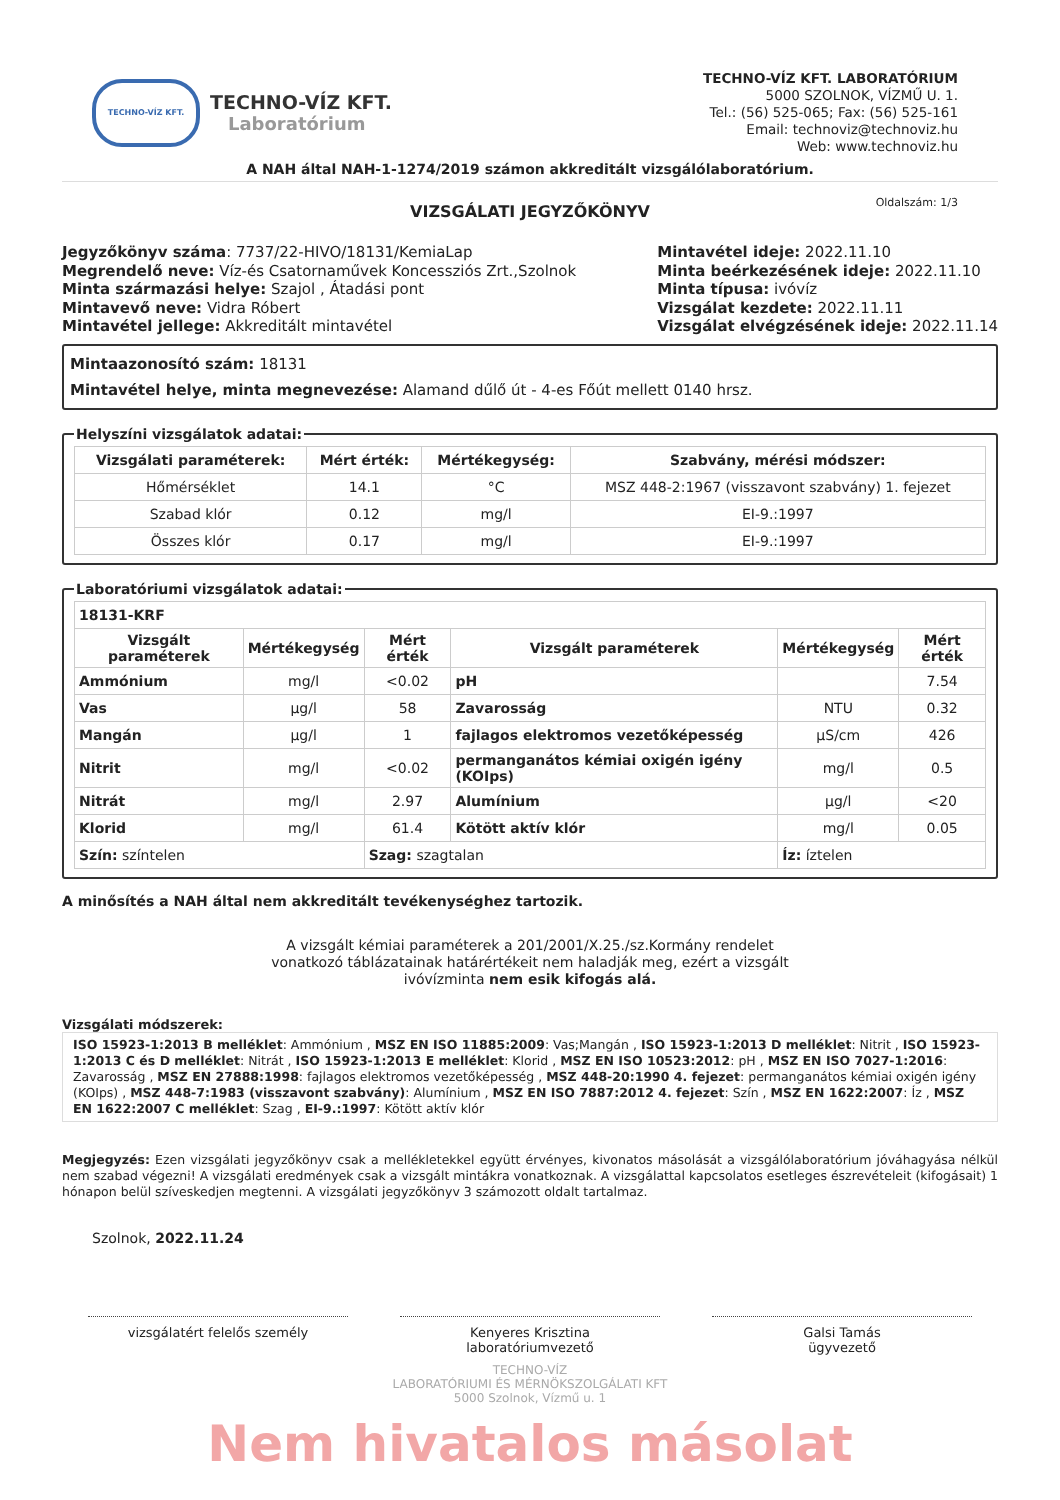TECHNO-VÍZ KFT.
TECHNO-VÍZ KFT.
Laboratórium
TECHNO-VÍZ KFT. LABORATÓRIUM
5000 SZOLNOK, VÍZMŰ U. 1.
Tel.: (56) 525-065; Fax: (56) 525-161
Email: technoviz@technoviz.hu
Web: www.technoviz.hu
A NAH által NAH-1-1274/2019 számon akkreditált vizsgálólaboratórium.
VIZSGÁLATI JEGYZŐKÖNYV Oldalszám: 1/3
Jegyzőkönyv száma: 7737/22-HIVO/18131/KemiaLap
Megrendelő neve: Víz-és Csatornaművek Koncessziós Zrt.,Szolnok
Minta származási helye: Szajol , Átadási pont
Mintavevő neve: Vidra Róbert
Mintavétel jellege: Akkreditált mintavétel
Mintavétel ideje: 2022.11.10
Minta beérkezésének ideje: 2022.11.10
Minta típusa: ivóvíz
Vizsgálat kezdete: 2022.11.11
Vizsgálat elvégzésének ideje: 2022.11.14
Mintaazonosító szám: 18131
Mintavétel helye, minta megnevezése: Alamand dűlő út - 4-es Főút mellett 0140 hrsz.
Helyszíni vizsgálatok adatai:
| Vizsgálati paraméterek: | Mért érték: | Mértékegység: | Szabvány, mérési módszer: |
| --- | --- | --- | --- |
| Hőmérséklet | 14.1 | °C | MSZ 448-2:1967 (visszavont szabvány) 1. fejezet |
| Szabad klór | 0.12 | mg/l | EI-9.:1997 |
| Összes klór | 0.17 | mg/l | EI-9.:1997 |
Laboratóriumi vizsgálatok adatai:
| 18131-KRF | | | | | |
| --- | --- | --- | --- | --- | --- |
| Vizsgált paraméterek | Mértékegység | Mért érték | Vizsgált paraméterek | Mértékegység | Mért érték |
| Ammónium | mg/l | <0.02 | pH | | 7.54 |
| Vas | µg/l | 58 | Zavarosság | NTU | 0.32 |
| Mangán | µg/l | 1 | fajlagos elektromos vezetőképesség | µS/cm | 426 |
| Nitrit | mg/l | <0.02 | permanganátos kémiai oxigén igény (KOIps) | mg/l | 0.5 |
| Nitrát | mg/l | 2.97 | Alumínium | µg/l | <20 |
| Klorid | mg/l | 61.4 | Kötött aktív klór | mg/l | 0.05 |
| Szín: színtelen | | Szag: szagtalan | | Íz: íztelen | |
A minősítés a NAH által nem akkreditált tevékenységhez tartozik.
A vizsgált kémiai paraméterek a 201/2001/X.25./sz.Kormány rendelet
vonatkozó táblázatainak határértékeit nem haladják meg, ezért a vizsgált
ivóvízminta nem esik kifogás alá.
Vizsgálati módszerek:
ISO 15923-1:2013 B melléklet: Ammónium , MSZ EN ISO 11885:2009: Vas;Mangán , ISO 15923-1:2013 D melléklet: Nitrit , ISO 15923-1:2013 C és D melléklet: Nitrát , ISO 15923-1:2013 E melléklet: Klorid , MSZ EN ISO 10523:2012: pH , MSZ EN ISO 7027-1:2016: Zavarosság , MSZ EN 27888:1998: fajlagos elektromos vezetőképesség , MSZ 448-20:1990 4. fejezet: permanganátos kémiai oxigén igény (KOIps) , MSZ 448-7:1983 (visszavont szabvány): Alumínium , MSZ EN ISO 7887:2012 4. fejezet: Szín , MSZ EN 1622:2007: Íz , MSZ EN 1622:2007 C melléklet: Szag , EI-9.:1997: Kötött aktív klór
Megjegyzés: Ezen vizsgálati jegyzőkönyv csak a mellékletekkel együtt érvényes, kivonatos másolását a vizsgálólaboratórium jóváhagyása nélkül nem szabad végezni! A vizsgálati eredmények csak a vizsgált mintákra vonatkoznak. A vizsgálattal kapcsolatos esetleges észrevételeit (kifogásait) 1 hónapon belül szíveskedjen megtenni. A vizsgálati jegyzőkönyv 3 számozott oldalt tartalmaz.
Szolnok, 2022.11.24
vizsgálatért felelős személy Kenyeres Krisztina
laboratóriumvezető
Galsi Tamás
ügyvezető
TECHNO-VÍZ
LABORATÓRIUMI ÉS MÉRNÖKSZOLGÁLATI KFT
5000 Szolnok, Vízmű u. 1
Nem hivatalos másolat